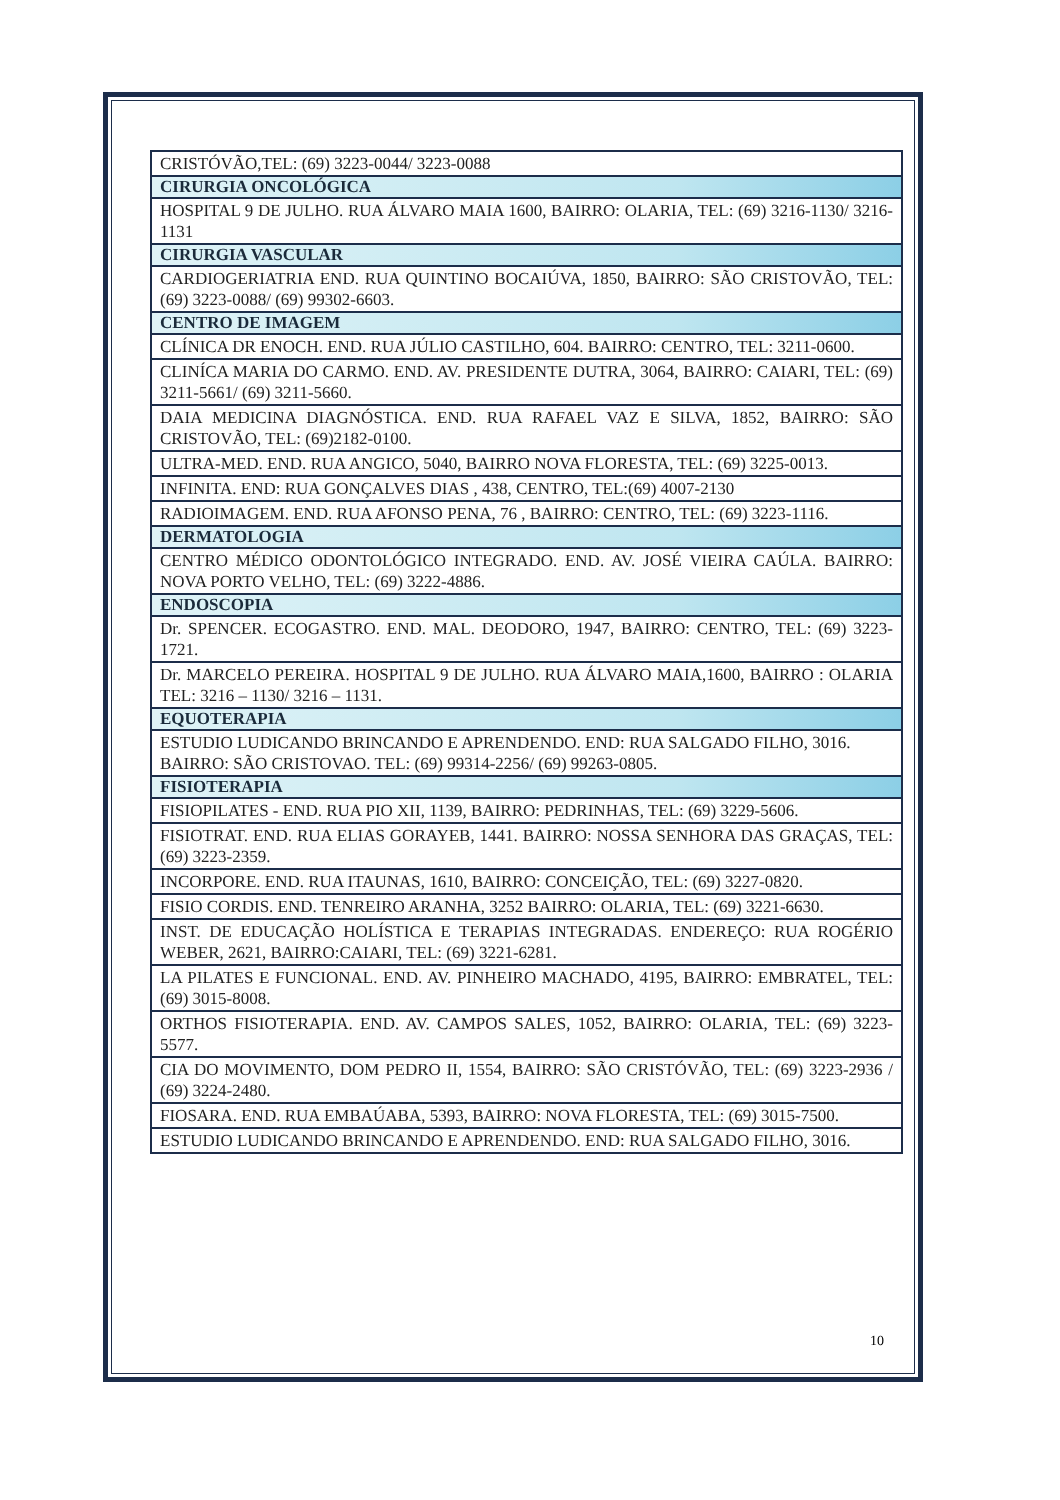| CRISTÓVÃO,TEL: (69) 3223-0044/ 3223-0088 |
| CIRURGIA ONCOLÓGICA |
| HOSPITAL 9 DE JULHO. RUA ÁLVARO MAIA 1600, BAIRRO: OLARIA, TEL: (69) 3216-1130/ 3216-1131 |
| CIRURGIA VASCULAR |
| CARDIOGERIATRIA END. RUA QUINTINO BOCAIÚVA, 1850, BAIRRO: SÃO CRISTOVÃO, TEL: (69) 3223-0088/ (69) 99302-6603. |
| CENTRO DE IMAGEM |
| CLÍNICA DR ENOCH. END. RUA JÚLIO CASTILHO, 604. BAIRRO: CENTRO, TEL: 3211-0600. |
| CLINÍCA MARIA DO CARMO. END. AV. PRESIDENTE DUTRA, 3064, BAIRRO: CAIARI, TEL: (69) 3211-5661/ (69) 3211-5660. |
| DAIA MEDICINA DIAGNÓSTICA. END. RUA RAFAEL VAZ E SILVA, 1852, BAIRRO: SÃO CRISTOVÃO, TEL: (69)2182-0100. |
| ULTRA-MED. END. RUA ANGICO, 5040, BAIRRO NOVA FLORESTA, TEL: (69) 3225-0013. |
| INFINITA. END: RUA GONÇALVES DIAS , 438, CENTRO, TEL:(69) 4007-2130 |
| RADIOIMAGEM. END. RUA AFONSO PENA, 76 , BAIRRO: CENTRO, TEL: (69) 3223-1116. |
| DERMATOLOGIA |
| CENTRO MÉDICO ODONTOLÓGICO INTEGRADO. END. AV. JOSÉ VIEIRA CAÚLA. BAIRRO: NOVA PORTO VELHO, TEL: (69) 3222-4886. |
| ENDOSCOPIA |
| Dr. SPENCER. ECOGASTRO. END. MAL. DEODORO, 1947, BAIRRO: CENTRO, TEL: (69) 3223-1721. |
| Dr. MARCELO PEREIRA. HOSPITAL 9 DE JULHO. RUA ÁLVARO MAIA,1600, BAIRRO : OLARIA TEL: 3216 – 1130/ 3216 – 1131. |
| EQUOTERAPIA |
| ESTUDIO LUDICANDO BRINCANDO E APRENDENDO. END: RUA SALGADO FILHO, 3016. BAIRRO: SÃO CRISTOVAO. TEL: (69) 99314-2256/ (69) 99263-0805. |
| FISIOTERAPIA |
| FISIOPILATES - END. RUA PIO XII, 1139, BAIRRO: PEDRINHAS, TEL: (69) 3229-5606. |
| FISIOTRAT. END. RUA ELIAS GORAYEB, 1441. BAIRRO: NOSSA SENHORA DAS GRAÇAS, TEL: (69) 3223-2359. |
| INCORPORE. END. RUA ITAUNAS, 1610, BAIRRO: CONCEIÇÃO, TEL: (69) 3227-0820. |
| FISIO CORDIS. END. TENREIRO ARANHA, 3252 BAIRRO: OLARIA, TEL: (69) 3221-6630. |
| INST. DE EDUCAÇÃO HOLÍSTICA E TERAPIAS INTEGRADAS. ENDEREÇO: RUA ROGÉRIO WEBER, 2621, BAIRRO:CAIARI, TEL: (69) 3221-6281. |
| LA PILATES E FUNCIONAL. END. AV. PINHEIRO MACHADO, 4195, BAIRRO: EMBRATEL, TEL: (69) 3015-8008. |
| ORTHOS FISIOTERAPIA. END. AV. CAMPOS SALES, 1052, BAIRRO: OLARIA, TEL: (69) 3223-5577. |
| CIA DO MOVIMENTO, DOM PEDRO II, 1554, BAIRRO: SÃO CRISTÓVÃO, TEL: (69) 3223-2936 / (69) 3224-2480. |
| FIOSARA. END. RUA EMBAÚABA, 5393, BAIRRO: NOVA FLORESTA, TEL: (69) 3015-7500. |
| ESTUDIO LUDICANDO BRINCANDO E APRENDENDO. END: RUA SALGADO FILHO, 3016. |
10